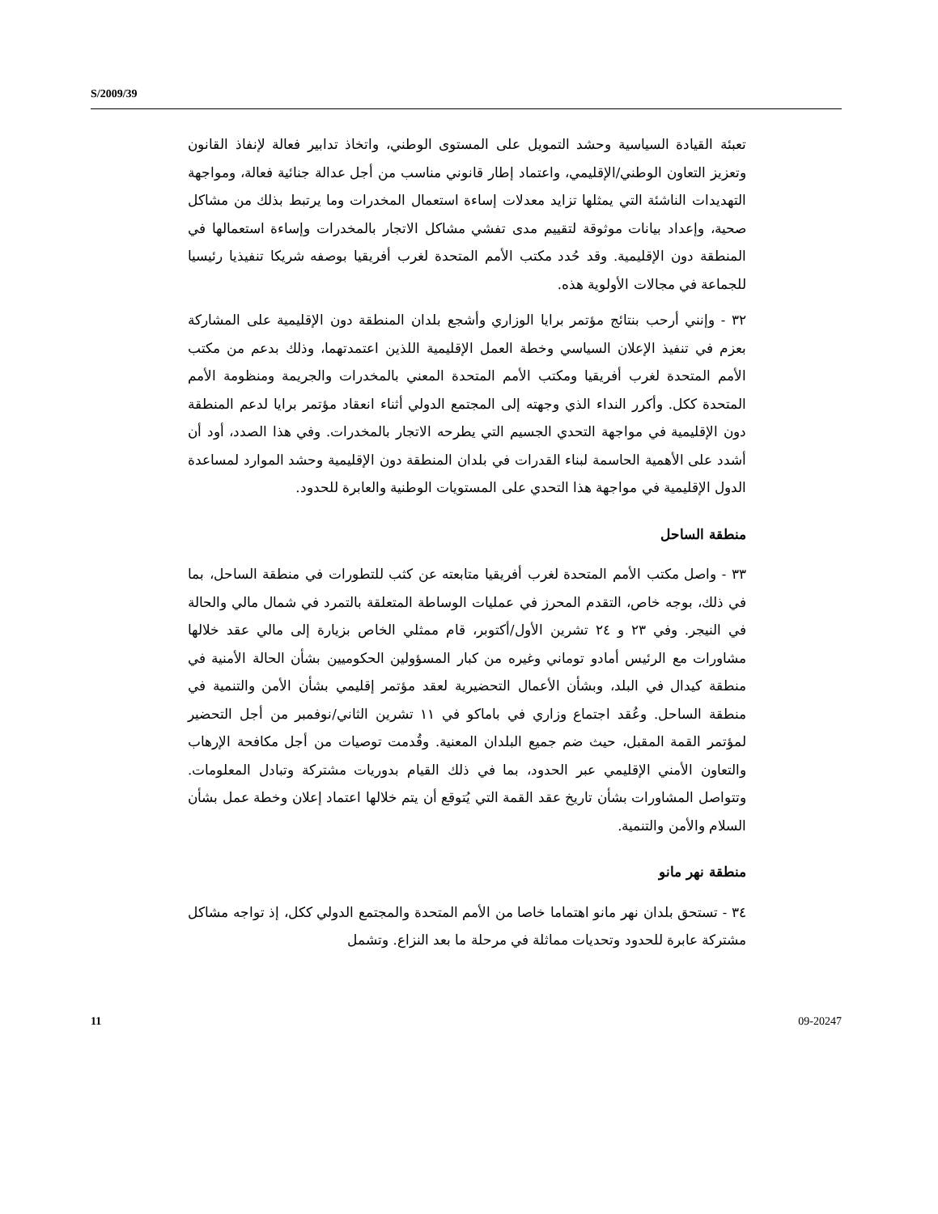S/2009/39
تعبئة القيادة السياسية وحشد التمويل على المستوى الوطني، واتخاذ تدابير فعالة لإنفاذ القانون وتعزيز التعاون الوطني/الإقليمي، واعتماد إطار قانوني مناسب من أجل عدالة جنائية فعالة، ومواجهة التهديدات الناشئة التي يمثلها تزايد معدلات إساءة استعمال المخدرات وما يرتبط بذلك من مشاكل صحية، وإعداد بيانات موثوقة لتقييم مدى تفشي مشاكل الاتجار بالمخدرات وإساءة استعمالها في المنطقة دون الإقليمية. وقد حُدد مكتب الأمم المتحدة لغرب أفريقيا بوصفه شريكا تنفيذيا رئيسيا للجماعة في مجالات الأولوية هذه.
٣٢ - وإنني أرحب بنتائج مؤتمر برايا الوزاري وأشجع بلدان المنطقة دون الإقليمية على المشاركة بعزم في تنفيذ الإعلان السياسي وخطة العمل الإقليمية اللذين اعتمدتهما، وذلك بدعم من مكتب الأمم المتحدة لغرب أفريقيا ومكتب الأمم المتحدة المعني بالمخدرات والجريمة ومنظومة الأمم المتحدة ككل. وأكرر النداء الذي وجهته إلى المجتمع الدولي أثناء انعقاد مؤتمر برايا لدعم المنطقة دون الإقليمية في مواجهة التحدي الجسيم التي يطرحه الاتجار بالمخدرات. وفي هذا الصدد، أود أن أشدد على الأهمية الحاسمة لبناء القدرات في بلدان المنطقة دون الإقليمية وحشد الموارد لمساعدة الدول الإقليمية في مواجهة هذا التحدي على المستويات الوطنية والعابرة للحدود.
منطقة الساحل
٣٣ - واصل مكتب الأمم المتحدة لغرب أفريقيا متابعته عن كثب للتطورات في منطقة الساحل، بما في ذلك، بوجه خاص، التقدم المحرز في عمليات الوساطة المتعلقة بالتمرد في شمال مالي والحالة في النيجر. وفي ٢٣ و ٢٤ تشرين الأول/أكتوبر، قام ممثلي الخاص بزيارة إلى مالي عقد خلالها مشاورات مع الرئيس أمادو توماني وغيره من كبار المسؤولين الحكوميين بشأن الحالة الأمنية في منطقة كيدال في البلد، وبشأن الأعمال التحضيرية لعقد مؤتمر إقليمي بشأن الأمن والتنمية في منطقة الساحل. وعُقد اجتماع وزاري في باماكو في ١١ تشرين الثاني/نوفمبر من أجل التحضير لمؤتمر القمة المقبل، حيث ضم جميع البلدان المعنية. وقُدمت توصيات من أجل مكافحة الإرهاب والتعاون الأمني الإقليمي عبر الحدود، بما في ذلك القيام بدوريات مشتركة وتبادل المعلومات. وتتواصل المشاورات بشأن تاريخ عقد القمة التي يُتوقع أن يتم خلالها اعتماد إعلان وخطة عمل بشأن السلام والأمن والتنمية.
منطقة نهر مانو
٣٤ - تستحق بلدان نهر مانو اهتماما خاصا من الأمم المتحدة والمجتمع الدولي ككل، إذ تواجه مشاكل مشتركة عابرة للحدود وتحديات مماثلة في مرحلة ما بعد النزاع. وتشمل
11 09-20247